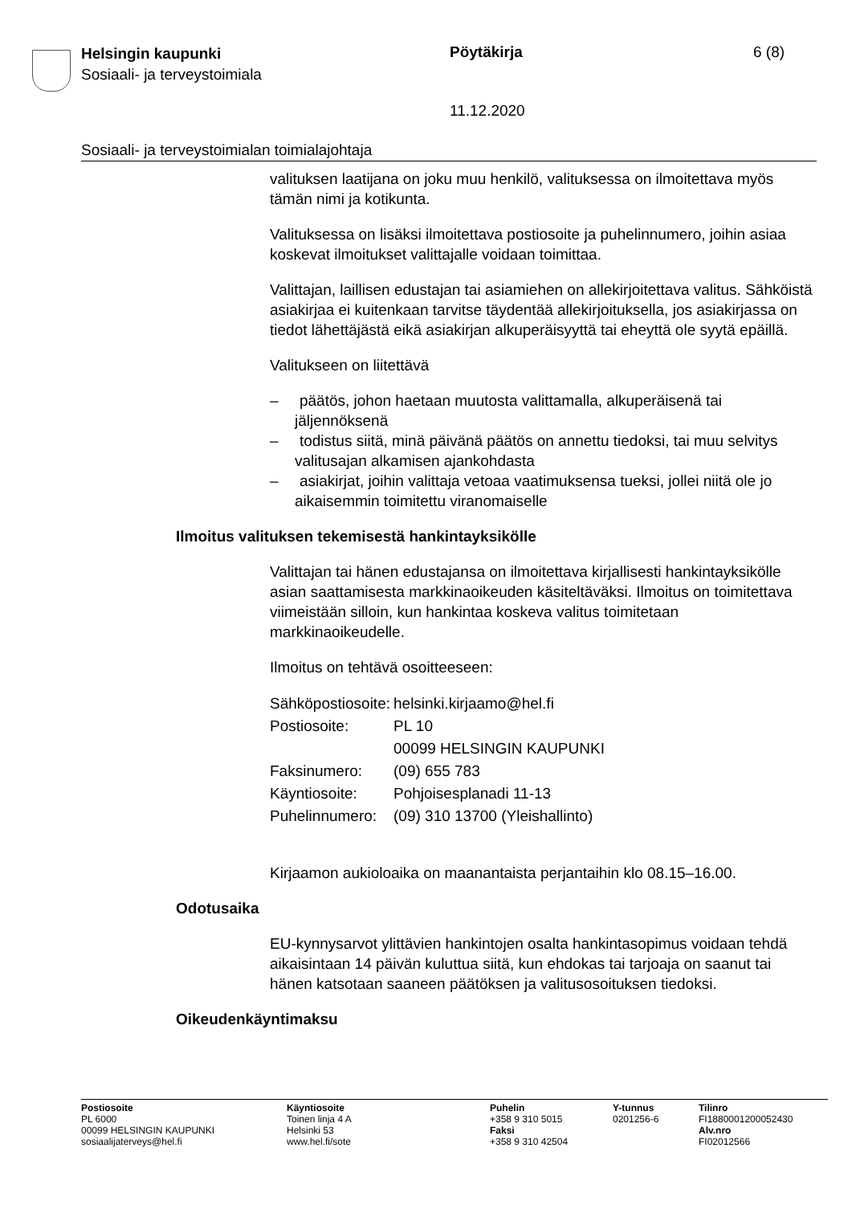Helsingin kaupunki
Sosiaali- ja terveystoimiala
Pöytäkirja 6 (8)
11.12.2020
Sosiaali- ja terveystoimialan toimialajohtaja
valituksen laatijana on joku muu henkilö, valituksessa on ilmoitettava myös tämän nimi ja kotikunta.
Valituksessa on lisäksi ilmoitettava postiosoite ja puhelinnumero, joihin asiaa koskevat ilmoitukset valittajalle voidaan toimittaa.
Valittajan, laillisen edustajan tai asiamiehen on allekirjoitettava valitus. Sähköistä asiakirjaa ei kuitenkaan tarvitse täydentää allekirjoituksella, jos asiakirjassa on tiedot lähettäjästä eikä asiakirjan alkuperäisyyttä tai eheyttä ole syytä epäillä.
Valitukseen on liitettävä
– päätös, johon haetaan muutosta valittamalla, alkuperäisenä tai jäljennöksenä
– todistus siitä, minä päivänä päätös on annettu tiedoksi, tai muu selvitys valitusajan alkamisen ajankohdasta
– asiakirjat, joihin valittaja vetoaa vaatimuksensa tueksi, jollei niitä ole jo aikaisemmin toimitettu viranomaiselle
Ilmoitus valituksen tekemisestä hankintayksikölle
Valittajan tai hänen edustajansa on ilmoitettava kirjallisesti hankintayksikölle asian saattamisesta markkinaoikeuden käsiteltäväksi. Ilmoitus on toimitettava viimeistään silloin, kun hankintaa koskeva valitus toimitetaan markkinaoikeudelle.
Ilmoitus on tehtävä osoitteeseen:
| Sähköpostiosoite: | helsinki.kirjaamo@hel.fi |
| Postiosoite: | PL 10 00099 HELSINGIN KAUPUNKI |
| Faksinumero: | (09) 655 783 |
| Käyntiosoite: | Pohjoisesplanadi 11-13 |
| Puhelinnumero: | (09) 310 13700 (Yleishallinto) |
Kirjaamon aukioloaika on maanantaista perjantaihin klo 08.15–16.00.
Odotusaika
EU-kynnysarvot ylittävien hankintojen osalta hankintasopimus voidaan tehdä aikaisintaan 14 päivän kuluttua siitä, kun ehdokas tai tarjoaja on saanut tai hänen katsotaan saaneen päätöksen ja valitusosoituksen tiedoksi.
Oikeudenkäyntimaksu
Postiosoite
PL 6000
00099 HELSINGIN KAUPUNKI
sosiaalijaterveys@hel.fi
Käyntiosoite
Toinen linja 4 A
Helsinki 53
www.hel.fi/sote
Puhelin
+358 9 310 5015
Faksi
+358 9 310 42504
Y-tunnus
0201256-6
Tilinro
FI1880001200052430
Alv.nro
FI02012566